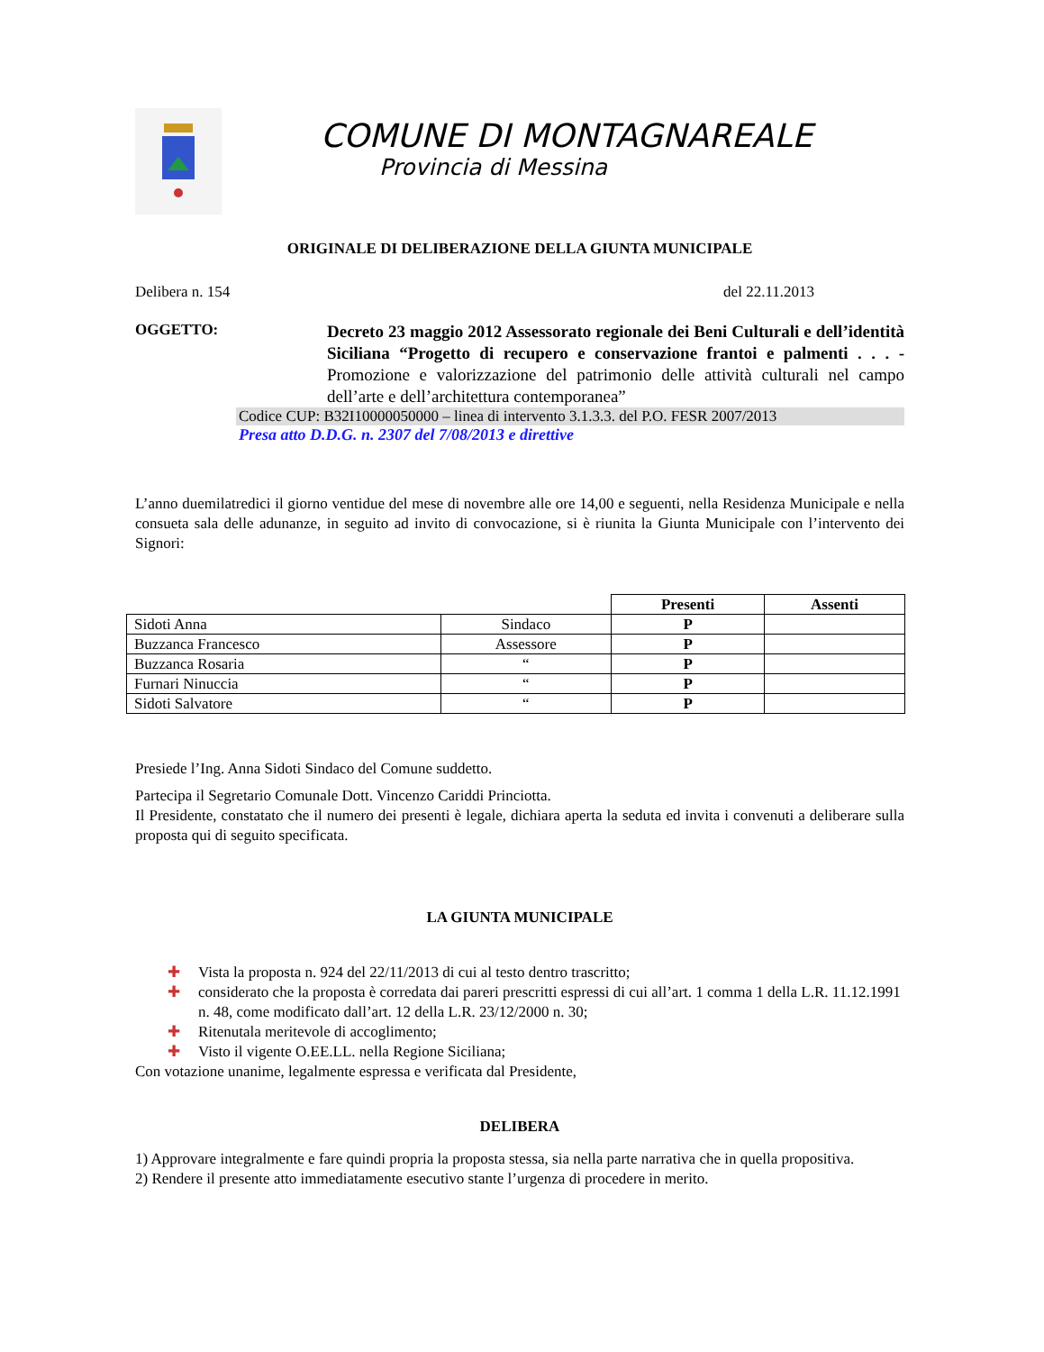COMUNE DI MONTAGNAREALE
Provincia di Messina
ORIGINALE DI DELIBERAZIONE DELLA GIUNTA MUNICIPALE
Delibera n. 154 del 22.11.2013
OGGETTO:
Decreto 23 maggio 2012 Assessorato regionale dei Beni Culturali e dell’identità Siciliana “Progetto di recupero e conservazione frantoi e palmenti . . . - Promozione e valorizzazione del patrimonio delle attività culturali nel campo dell’arte e dell’architettura contemporanea”
Codice CUP: B32I10000050000 – linea di intervento 3.1.3.3. del P.O. FESR 2007/2013
Presa atto D.D.G. n. 2307 del 7/08/2013 e direttive
L’anno duemilatredici il giorno ventidue del mese di novembre alle ore 14,00 e seguenti, nella Residenza Municipale e nella consueta sala delle adunanze, in seguito ad invito di convocazione, si è riunita la Giunta Municipale con l’intervento dei Signori:
| | | Presenti | Assenti |
| --- | --- | --- | --- |
| Sidoti Anna | Sindaco | P | |
| Buzzanca Francesco | Assessore | P | |
| Buzzanca Rosaria | “ | P | |
| Furnari Ninuccia | “ | P | |
| Sidoti Salvatore | “ | P | |
Presiede l’Ing. Anna Sidoti Sindaco del Comune suddetto.
Partecipa il Segretario Comunale Dott. Vincenzo Cariddi Princiotta.
Il Presidente, constatato che il numero dei presenti è legale, dichiara aperta la seduta ed invita i convenuti a deliberare sulla proposta qui di seguito specificata.
LA GIUNTA MUNICIPALE
✚ Vista la proposta n. 924 del 22/11/2013 di cui al testo dentro trascritto;
✚ considerato che la proposta è corredata dai pareri prescritti espressi di cui all’art. 1 comma 1 della L.R. 11.12.1991 n. 48, come modificato dall’art. 12 della L.R. 23/12/2000 n. 30;
✚ Ritenutala meritevole di accoglimento;
✚ Visto il vigente O.EE.LL. nella Regione Siciliana;
Con votazione unanime, legalmente espressa e verificata dal Presidente,
DELIBERA
1) Approvare integralmente e fare quindi propria la proposta stessa, sia nella parte narrativa che in quella propositiva.
2) Rendere il presente atto immediatamente esecutivo stante l’urgenza di procedere in merito.